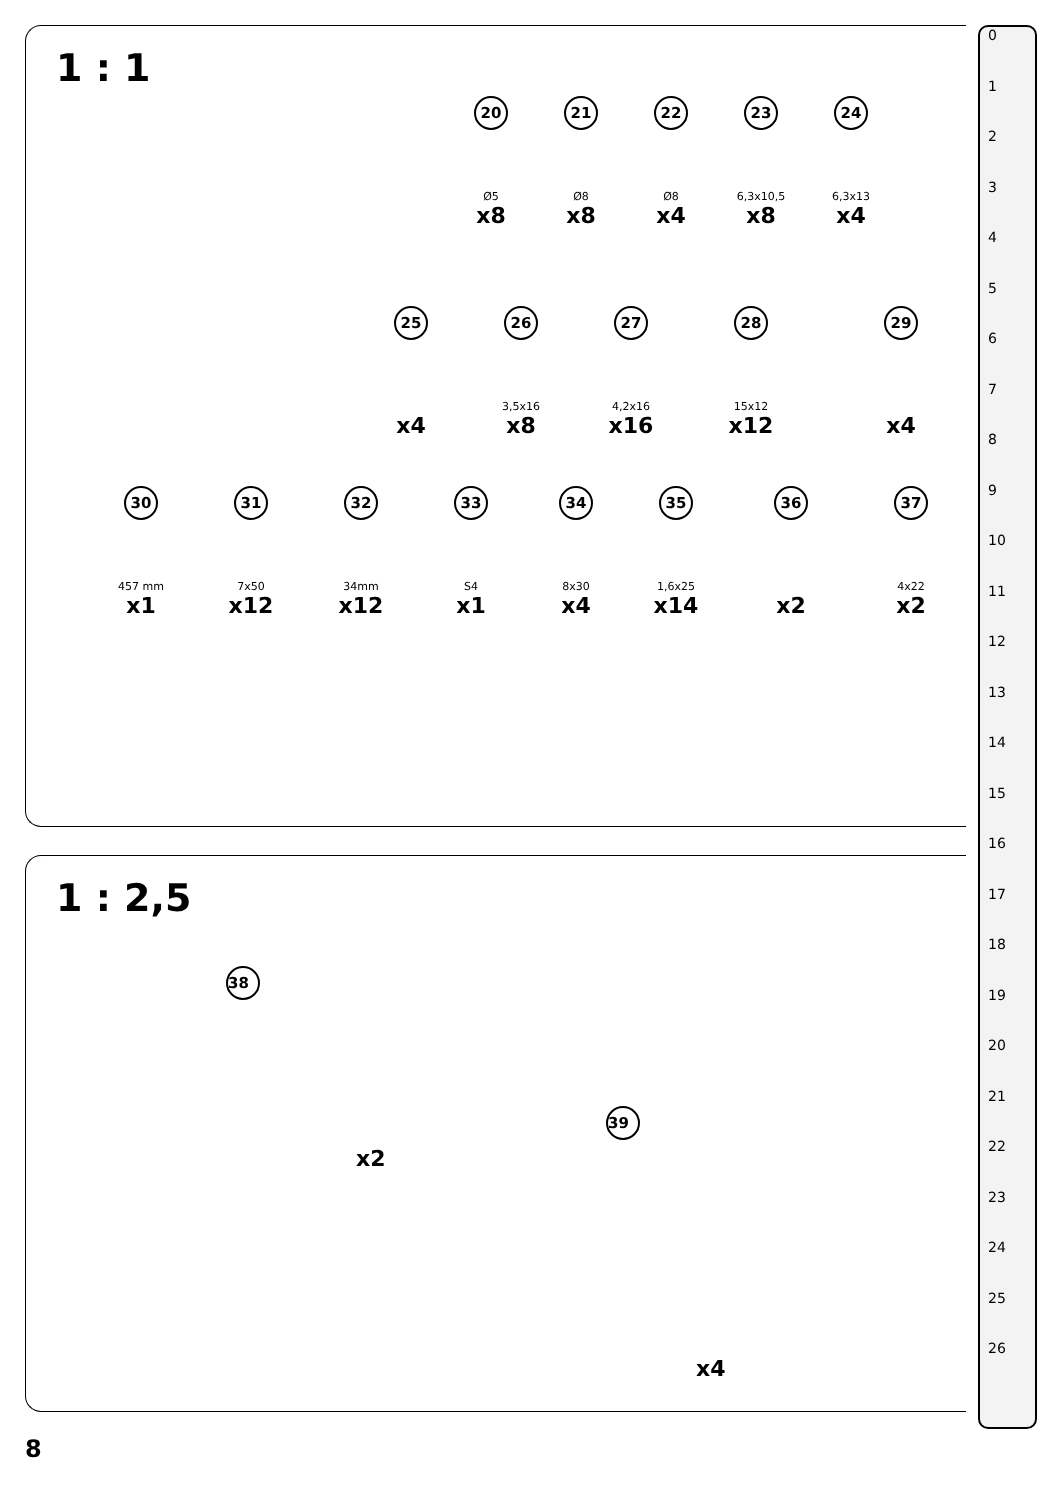1 : 1
20
Ø5
x8
21
Ø8
x8
22
Ø8
x4
23
6,3x10,5
x8
24
6,3x13
x4
25 x4
26
3,5x16
x8
27
4,2x16
x16
28
15x12
x12
29 x4
30
457 mm
x1
31
7x50
x12
32
34mm
x12
33
S4
x1
34
8x30
x4
35
1,6x25
x14
36 x2
37
4x22
x2
1 : 2,5
38
x2
39
x4
0
1
2
3
4
5
6
7
8
9
10
11
12
13
14
15
16
17
18
19
20
21
22
23
24
25
26
8